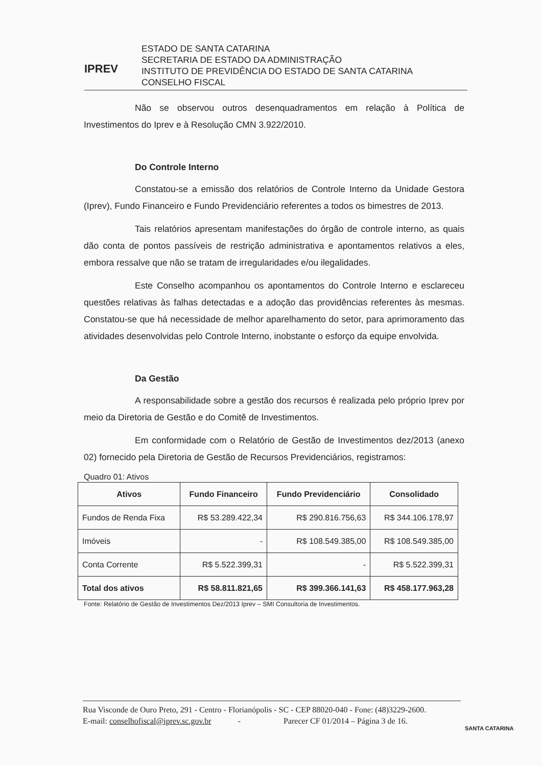IPREV
ESTADO DE SANTA CATARINA
SECRETARIA DE ESTADO DA ADMINISTRAÇÃO
INSTITUTO DE PREVIDÊNCIA DO ESTADO DE SANTA CATARINA
CONSELHO FISCAL
Não se observou outros desenquadramentos em relação à Política de Investimentos do Iprev e à Resolução CMN 3.922/2010.
Do Controle Interno
Constatou-se a emissão dos relatórios de Controle Interno da Unidade Gestora (Iprev), Fundo Financeiro e Fundo Previdenciário referentes a todos os bimestres de 2013.
Tais relatórios apresentam manifestações do órgão de controle interno, as quais dão conta de pontos passíveis de restrição administrativa e apontamentos relativos a eles, embora ressalve que não se tratam de irregularidades e/ou ilegalidades.
Este Conselho acompanhou os apontamentos do Controle Interno e esclareceu questões relativas às falhas detectadas e a adoção das providências referentes às mesmas. Constatou-se que há necessidade de melhor aparelhamento do setor, para aprimoramento das atividades desenvolvidas pelo Controle Interno, inobstante o esforço da equipe envolvida.
Da Gestão
A responsabilidade sobre a gestão dos recursos é realizada pelo próprio Iprev por meio da Diretoria de Gestão e do Comitê de Investimentos.
Em conformidade com o Relatório de Gestão de Investimentos dez/2013 (anexo 02) fornecido pela Diretoria de Gestão de Recursos Previdenciários, registramos:
Quadro 01: Ativos
| Ativos | Fundo Financeiro | Fundo Previdenciário | Consolidado |
| --- | --- | --- | --- |
| Fundos de Renda Fixa | R$ 53.289.422,34 | R$ 290.816.756,63 | R$ 344.106.178,97 |
| Imóveis | - | R$ 108.549.385,00 | R$ 108.549.385,00 |
| Conta Corrente | R$ 5.522.399,31 | - | R$ 5.522.399,31 |
| Total dos ativos | R$ 58.811.821,65 | R$ 399.366.141,63 | R$ 458.177.963,28 |
Fonte: Relatório de Gestão de Investimentos Dez/2013 Iprev – SMI Consultoria de Investimentos.
Rua Visconde de Ouro Preto, 291 - Centro - Florianópolis - SC - CEP 88020-040 - Fone: (48)3229-2600.
E-mail: conselhofiscal@iprev.sc.gov.br - Parecer CF 01/2014 – Página 3 de 16.
SANTA CATARINA